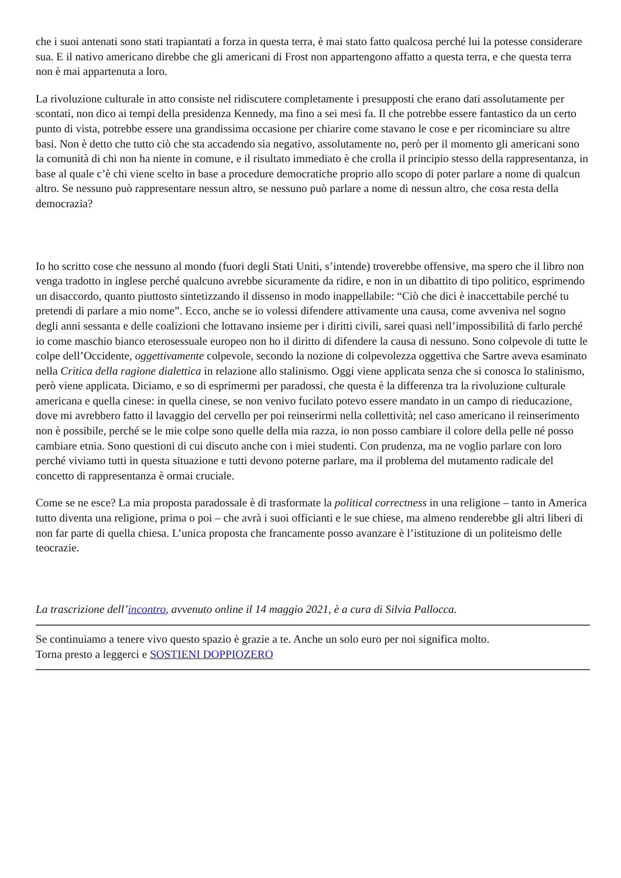che i suoi antenati sono stati trapiantati a forza in questa terra, è mai stato fatto qualcosa perché lui la potesse considerare sua. E il nativo americano direbbe che gli americani di Frost non appartengono affatto a questa terra, e che questa terra non è mai appartenuta a loro.
La rivoluzione culturale in atto consiste nel ridiscutere completamente i presupposti che erano dati assolutamente per scontati, non dico ai tempi della presidenza Kennedy, ma fino a sei mesi fa. Il che potrebbe essere fantastico da un certo punto di vista, potrebbe essere una grandissima occasione per chiarire come stavano le cose e per ricominciare su altre basi. Non è detto che tutto ciò che sta accadendo sia negativo, assolutamente no, però per il momento gli americani sono la comunità di chi non ha niente in comune, e il risultato immediato è che crolla il principio stesso della rappresentanza, in base al quale c’è chi viene scelto in base a procedure democratiche proprio allo scopo di poter parlare a nome di qualcun altro. Se nessuno può rappresentare nessun altro, se nessuno può parlare a nome di nessun altro, che cosa resta della democrazia?
Io ho scritto cose che nessuno al mondo (fuori degli Stati Uniti, s’intende) troverebbe offensive, ma spero che il libro non venga tradotto in inglese perché qualcuno avrebbe sicuramente da ridire, e non in un dibattito di tipo politico, esprimendo un disaccordo, quanto piuttosto sintetizzando il dissenso in modo inappellabile: “Ciò che dici è inaccettabile perché tu pretendi di parlare a mio nome”. Ecco, anche se io volessi difendere attivamente una causa, come avveniva nel sogno degli anni sessanta e delle coalizioni che lottavano insieme per i diritti civili, sarei quasi nell’impossibilità di farlo perché io come maschio bianco eterosessuale europeo non ho il diritto di difendere la causa di nessuno. Sono colpevole di tutte le colpe dell’Occidente, oggettivamente colpevole, secondo la nozione di colpevolezza oggettiva che Sartre aveva esaminato nella Critica della ragione dialettica in relazione allo stalinismo. Oggi viene applicata senza che si conosca lo stalinismo, però viene applicata. Diciamo, e so di esprimermi per paradossi, che questa è la differenza tra la rivoluzione culturale americana e quella cinese: in quella cinese, se non venivo fucilato potevo essere mandato in un campo di rieducazione, dove mi avrebbero fatto il lavaggio del cervello per poi reinserirmi nella collettività; nel caso americano il reinserimento non è possibile, perché se le mie colpe sono quelle della mia razza, io non posso cambiare il colore della pelle né posso cambiare etnia. Sono questioni di cui discuto anche con i miei studenti. Con prudenza, ma ne voglio parlare con loro perché viviamo tutti in questa situazione e tutti devono poterne parlare, ma il problema del mutamento radicale del concetto di rappresentanza è ormai cruciale.
Come se ne esce? La mia proposta paradossale è di trasformate la political correctness in una religione – tanto in America tutto diventa una religione, prima o poi – che avrà i suoi officianti e le sue chiese, ma almeno renderebbe gli altri liberi di non far parte di quella chiesa. L’unica proposta che francamente posso avanzare è l’istituzione di un politeismo delle teocrazie.
La trascrizione dell’incontro, avvenuto online il 14 maggio 2021, è a cura di Silvia Pallocca.
Se continuiamo a tenere vivo questo spazio è grazie a te. Anche un solo euro per noi significa molto.
Torna presto a leggerci e SOSTIENI DOPPIOZERO